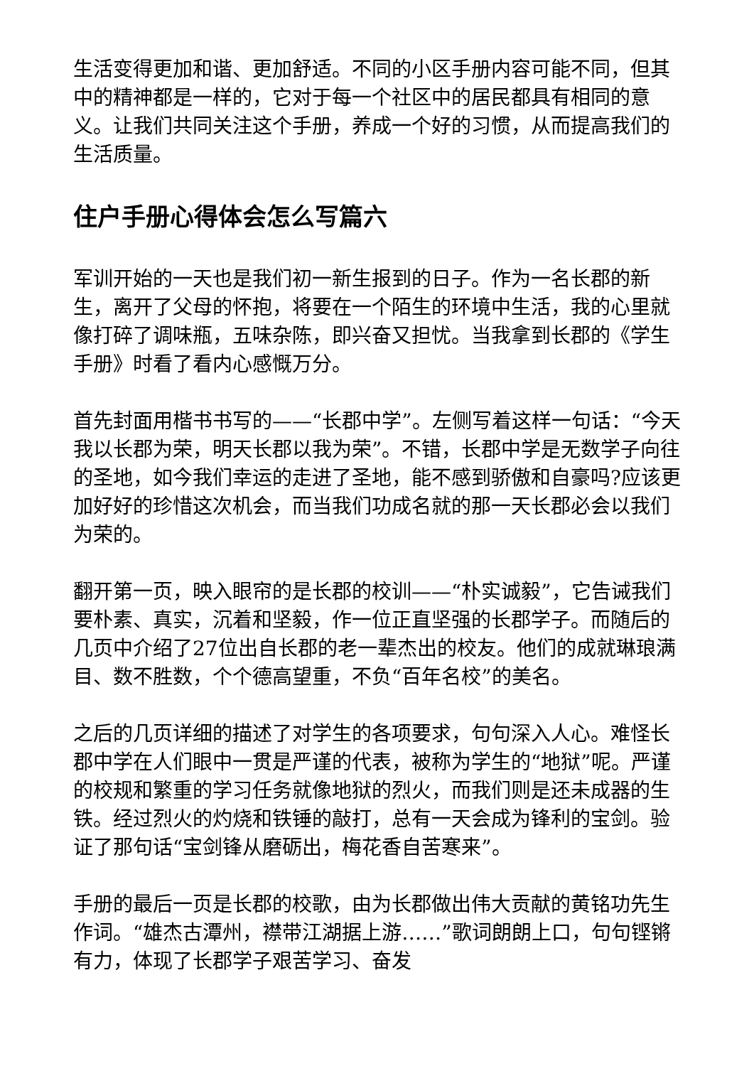生活变得更加和谐、更加舒适。不同的小区手册内容可能不同，但其中的精神都是一样的，它对于每一个社区中的居民都具有相同的意义。让我们共同关注这个手册，养成一个好的习惯，从而提高我们的生活质量。
住户手册心得体会怎么写篇六
军训开始的一天也是我们初一新生报到的日子。作为一名长郡的新生，离开了父母的怀抱，将要在一个陌生的环境中生活，我的心里就像打碎了调味瓶，五味杂陈，即兴奋又担忧。当我拿到长郡的《学生手册》时看了看内心感慨万分。
首先封面用楷书书写的——“长郡中学”。左侧写着这样一句话：“今天我以长郡为荣，明天长郡以我为荣”。不错，长郡中学是无数学子向往的圣地，如今我们幸运的走进了圣地，能不感到骄傲和自豪吗?应该更加好好的珍惜这次机会，而当我们功成名就的那一天长郡必会以我们为荣的。
翻开第一页，映入眼帘的是长郡的校训——“朴实诚毅”，它告诫我们要朴素、真实，沉着和坚毅，作一位正直坚强的长郡学子。而随后的几页中介绍了27位出自长郡的老一辈杰出的校友。他们的成就琳琅满目、数不胜数，个个德高望重，不负“百年名校”的美名。
之后的几页详细的描述了对学生的各项要求，句句深入人心。难怪长郡中学在人们眼中一贯是严谨的代表，被称为学生的“地狱”呢。严谨的校规和繁重的学习任务就像地狱的烈火，而我们则是还未成器的生铁。经过烈火的灼烧和铁锤的敲打，总有一天会成为锋利的宝剑。验证了那句话“宝剑锋从磨砺出，梅花香自苦寒来”。
手册的最后一页是长郡的校歌，由为长郡做出伟大贡献的黄铭功先生作词。“雄杰古潭州，襟带江湖据上游……”歌词朗朗上口，句句铿锵有力，体现了长郡学子艰苦学习、奋发